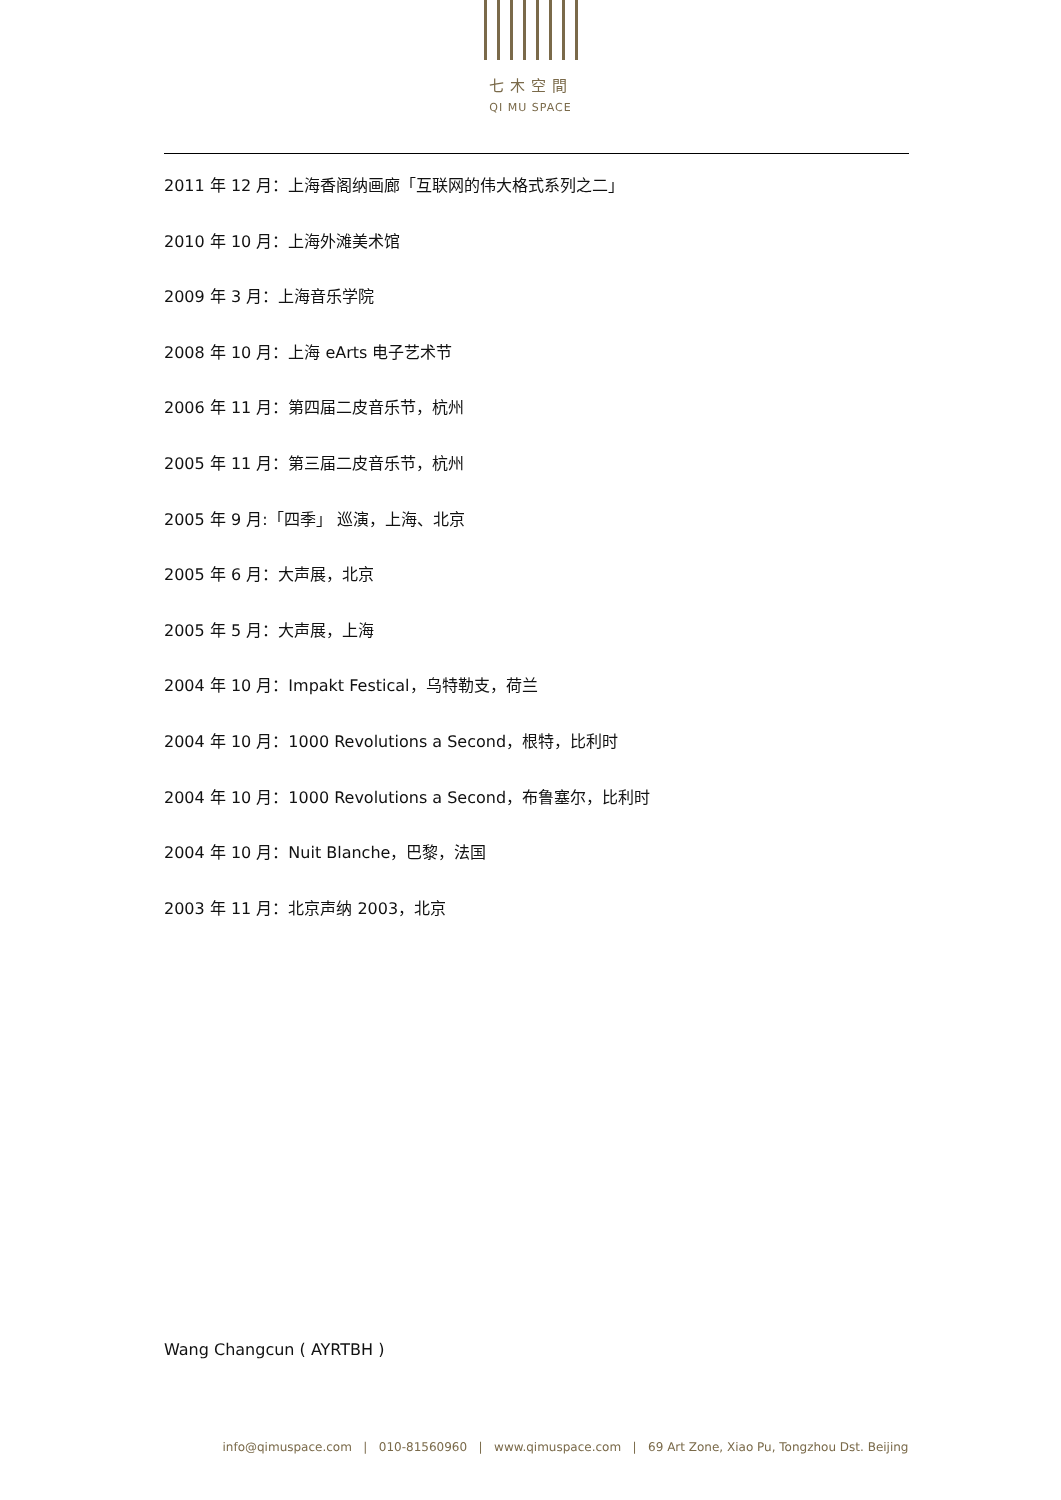七木空間
QI MU SPACE
2011 年 12 月：上海香阁纳画廊「互联网的伟大格式系列之二」
2010 年 10 月：上海外滩美术馆
2009 年 3 月：上海音乐学院
2008 年 10 月：上海 eArts 电子艺术节
2006 年 11 月：第四届二皮音乐节，杭州
2005 年 11 月：第三届二皮音乐节，杭州
2005 年 9 月:「四季」 巡演，上海、北京
2005 年 6 月：大声展，北京
2005 年 5 月：大声展，上海
2004 年 10 月：Impakt Festical，乌特勒支，荷兰
2004 年 10 月：1000 Revolutions a Second，根特，比利时
2004 年 10 月：1000 Revolutions a Second，布鲁塞尔，比利时
2004 年 10 月：Nuit Blanche，巴黎，法国
2003 年 11 月：北京声纳 2003，北京
Wang Changcun ( AYRTBH )
info@qimuspace.com | 010-81560960 | www.qimuspace.com | 69 Art Zone, Xiao Pu, Tongzhou Dst. Beijing